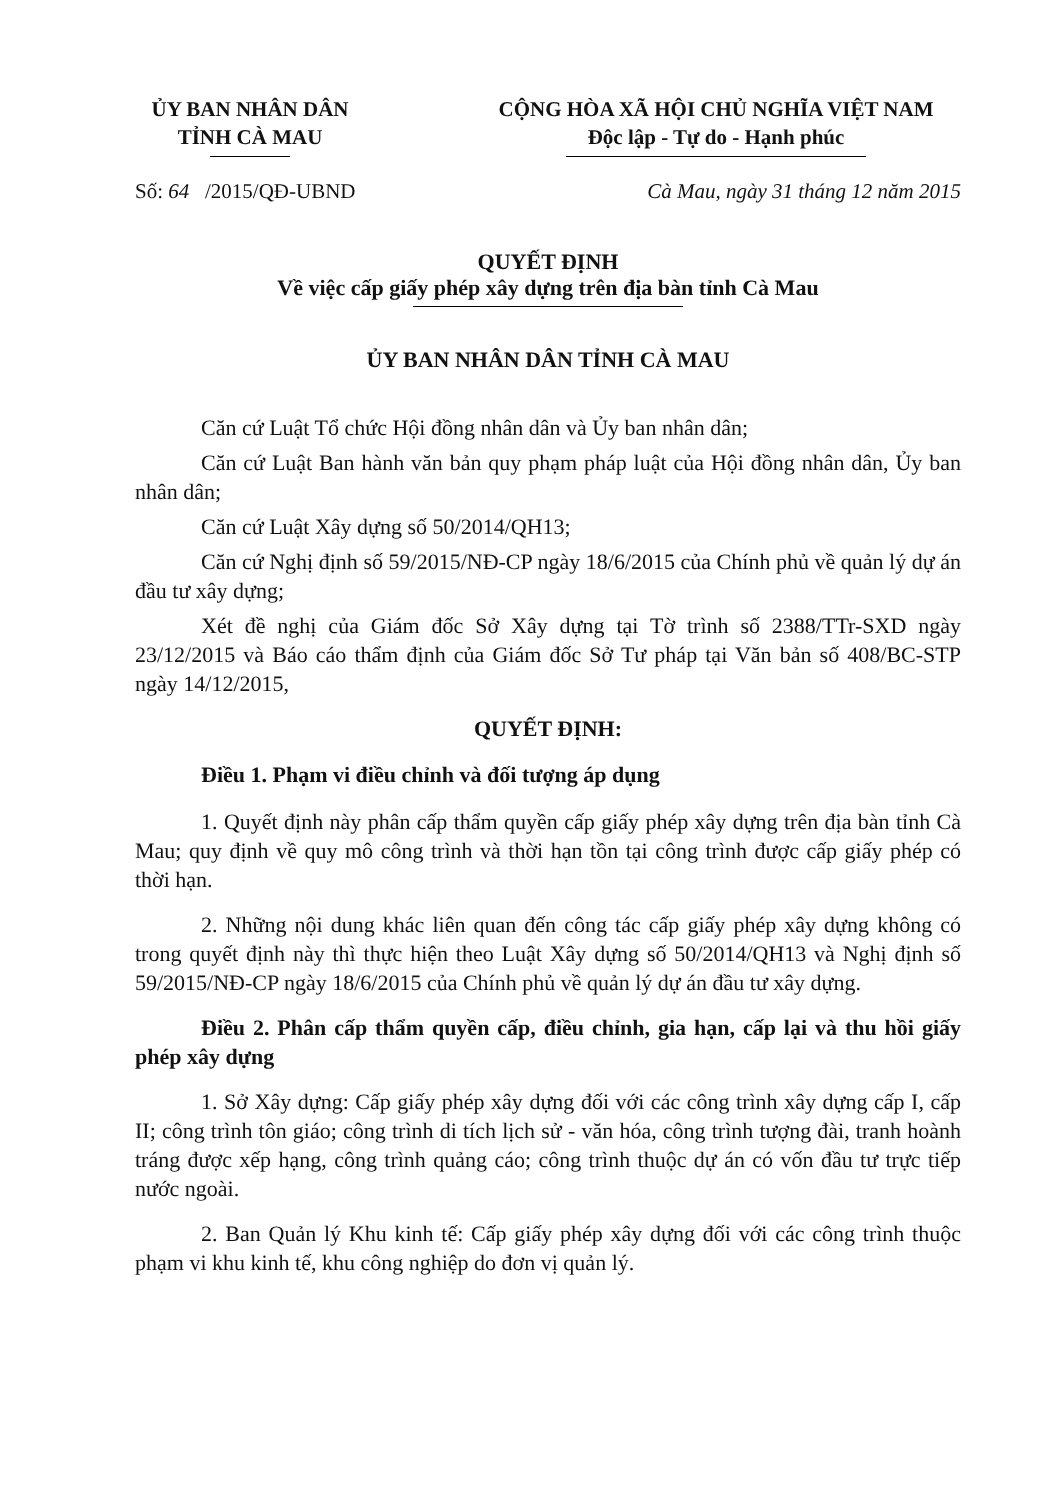ỦY BAN NHÂN DÂN
TỈNH CÀ MAU
CỘNG HÒA XÃ HỘI CHỦ NGHĨA VIỆT NAM
Độc lập - Tự do - Hạnh phúc
Số: 64 /2015/QĐ-UBND Cà Mau, ngày 31 tháng 12 năm 2015
QUYẾT ĐỊNH
Về việc cấp giấy phép xây dựng trên địa bàn tỉnh Cà Mau
ỦY BAN NHÂN DÂN TỈNH CÀ MAU
Căn cứ Luật Tổ chức Hội đồng nhân dân và Ủy ban nhân dân;
Căn cứ Luật Ban hành văn bản quy phạm pháp luật của Hội đồng nhân dân, Ủy ban nhân dân;
Căn cứ Luật Xây dựng số 50/2014/QH13;
Căn cứ Nghị định số 59/2015/NĐ-CP ngày 18/6/2015 của Chính phủ về quản lý dự án đầu tư xây dựng;
Xét đề nghị của Giám đốc Sở Xây dựng tại Tờ trình số 2388/TTr-SXD ngày 23/12/2015 và Báo cáo thẩm định của Giám đốc Sở Tư pháp tại Văn bản số 408/BC-STP ngày 14/12/2015,
QUYẾT ĐỊNH:
Điều 1. Phạm vi điều chỉnh và đối tượng áp dụng
1. Quyết định này phân cấp thẩm quyền cấp giấy phép xây dựng trên địa bàn tỉnh Cà Mau; quy định về quy mô công trình và thời hạn tồn tại công trình được cấp giấy phép có thời hạn.
2. Những nội dung khác liên quan đến công tác cấp giấy phép xây dựng không có trong quyết định này thì thực hiện theo Luật Xây dựng số 50/2014/QH13 và Nghị định số 59/2015/NĐ-CP ngày 18/6/2015 của Chính phủ về quản lý dự án đầu tư xây dựng.
Điều 2. Phân cấp thẩm quyền cấp, điều chỉnh, gia hạn, cấp lại và thu hồi giấy phép xây dựng
1. Sở Xây dựng: Cấp giấy phép xây dựng đối với các công trình xây dựng cấp I, cấp II; công trình tôn giáo; công trình di tích lịch sử - văn hóa, công trình tượng đài, tranh hoành tráng được xếp hạng, công trình quảng cáo; công trình thuộc dự án có vốn đầu tư trực tiếp nước ngoài.
2. Ban Quản lý Khu kinh tế: Cấp giấy phép xây dựng đối với các công trình thuộc phạm vi khu kinh tế, khu công nghiệp do đơn vị quản lý.